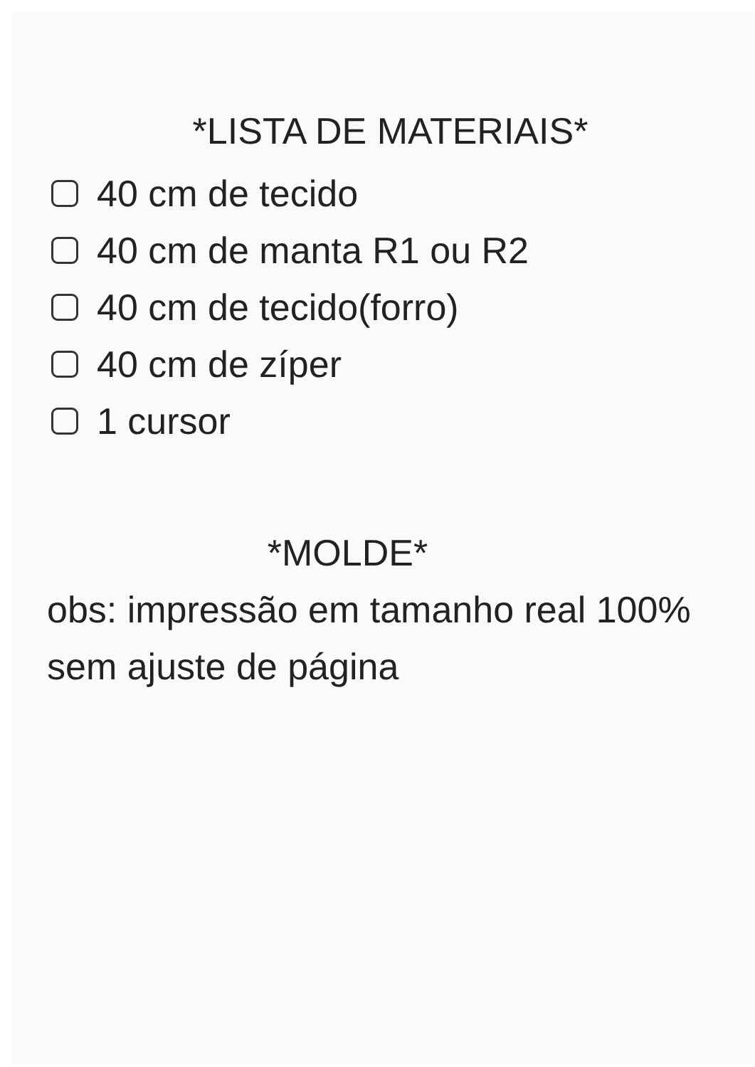*LISTA DE MATERIAIS*
40 cm de tecido
40 cm de manta R1 ou R2
40 cm de tecido(forro)
40 cm de zíper
1 cursor
*MOLDE*
obs: impressão em tamanho real 100% sem ajuste de página